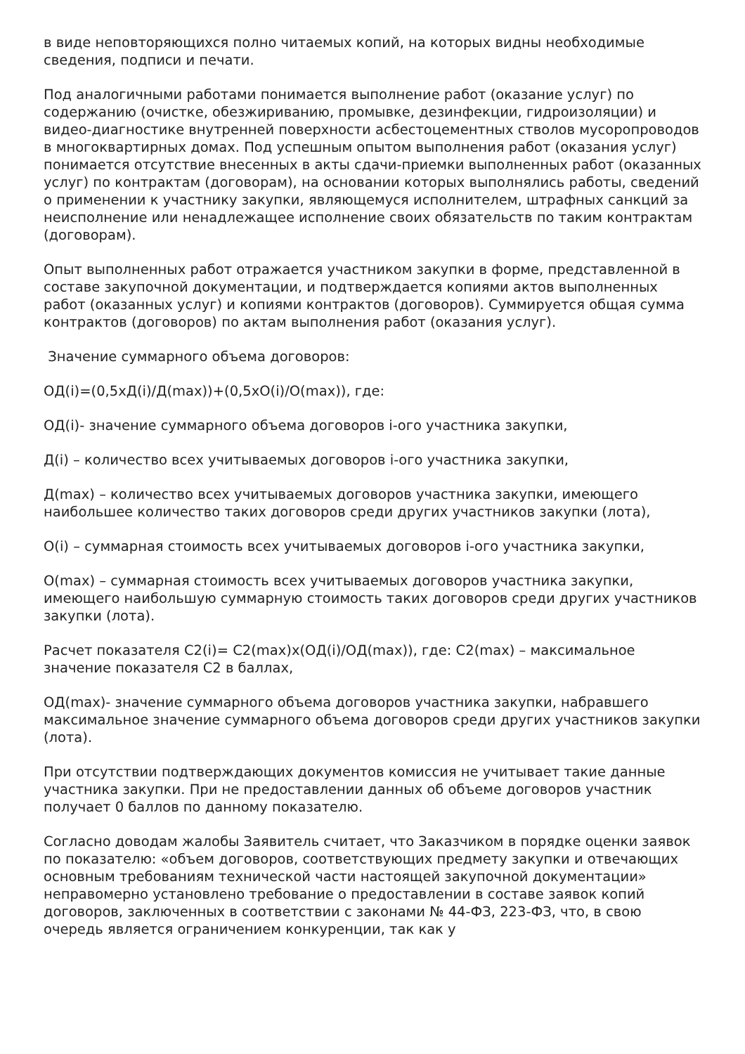в виде неповторяющихся полно читаемых копий, на которых видны необходимые сведения, подписи и печати.
Под аналогичными работами понимается выполнение работ (оказание услуг) по содержанию (очистке, обезжириванию, промывке, дезинфекции, гидроизоляции) и видео-диагностике внутренней поверхности асбестоцементных стволов мусоропроводов в многоквартирных домах. Под успешным опытом выполнения работ (оказания услуг) понимается отсутствие внесенных в акты сдачи-приемки выполненных работ (оказанных услуг) по контрактам (договорам), на основании которых выполнялись работы, сведений о применении к участнику закупки, являющемуся исполнителем, штрафных санкций за неисполнение или ненадлежащее исполнение своих обязательств по таким контрактам (договорам).
Опыт выполненных работ отражается участником закупки в форме, представленной в составе закупочной документации, и подтверждается копиями актов выполненных работ (оказанных услуг) и копиями контрактов (договоров). Суммируется общая сумма контрактов (договоров) по актам выполнения работ (оказания услуг).
Значение суммарного объема договоров:
ОД(i)=(0,5хД(i)/Д(max))+(0,5хО(i)/О(max)), где:
ОД(i)- значение суммарного объема договоров i-ого участника закупки,
Д(i) – количество всех учитываемых договоров i-ого участника закупки,
Д(max) – количество всех учитываемых договоров участника закупки, имеющего наибольшее количество таких договоров среди других участников закупки (лота),
О(i) – суммарная стоимость всех учитываемых договоров i-ого участника закупки,
О(max) – суммарная стоимость всех учитываемых договоров участника закупки, имеющего наибольшую суммарную стоимость таких договоров среди других участников закупки (лота).
Расчет показателя С2(i)= С2(max)х(ОД(i)/ОД(max)), где: С2(max) – максимальное значение показателя С2 в баллах,
ОД(max)- значение суммарного объема договоров участника закупки, набравшего максимальное значение суммарного объема договоров среди других участников закупки (лота).
При отсутствии подтверждающих документов комиссия не учитывает такие данные участника закупки. При не предоставлении данных об объеме договоров участник получает 0 баллов по данному показателю.
Согласно доводам жалобы Заявитель считает, что Заказчиком в порядке оценки заявок по показателю: «объем договоров, соответствующих предмету закупки и отвечающих основным требованиям технической части настоящей закупочной документации» неправомерно установлено требование о предоставлении в составе заявок копий договоров, заключенных в соответствии с законами № 44-ФЗ, 223-ФЗ, что, в свою очередь является ограничением конкуренции, так как у